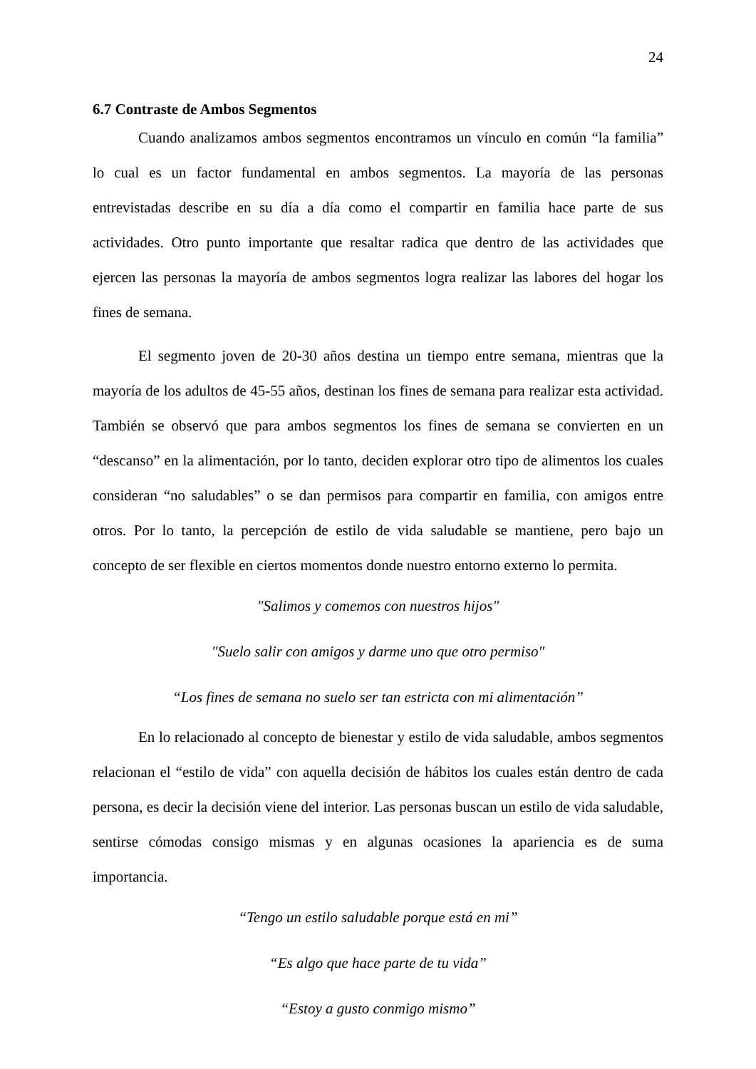24
6.7 Contraste de Ambos Segmentos
Cuando analizamos ambos segmentos encontramos un vínculo en común “la familia” lo cual es un factor fundamental en ambos segmentos. La mayoría de las personas entrevistadas describe en su día a día como el compartir en familia hace parte de sus actividades. Otro punto importante que resaltar radica que dentro de las actividades que ejercen las personas la mayoría de ambos segmentos logra realizar las labores del hogar los fines de semana.
El segmento joven de 20-30 años destina un tiempo entre semana, mientras que la mayoría de los adultos de 45-55 años, destinan los fines de semana para realizar esta actividad. También se observó que para ambos segmentos los fines de semana se convierten en un “descanso” en la alimentación, por lo tanto, deciden explorar otro tipo de alimentos los cuales consideran “no saludables” o se dan permisos para compartir en familia, con amigos entre otros. Por lo tanto, la percepción de estilo de vida saludable se mantiene, pero bajo un concepto de ser flexible en ciertos momentos donde nuestro entorno externo lo permita.
"Salimos y comemos con nuestros hijos"
"Suelo salir con amigos y darme uno que otro permiso"
“Los fines de semana no suelo ser tan estricta con mi alimentación”
En lo relacionado al concepto de bienestar y estilo de vida saludable, ambos segmentos relacionan el “estilo de vida” con aquella decisión de hábitos los cuales están dentro de cada persona, es decir la decisión viene del interior. Las personas buscan un estilo de vida saludable, sentirse cómodas consigo mismas y en algunas ocasiones la apariencia es de suma importancia.
“Tengo un estilo saludable porque está en mi”
“Es algo que hace parte de tu vida”
“Estoy a gusto conmigo mismo”